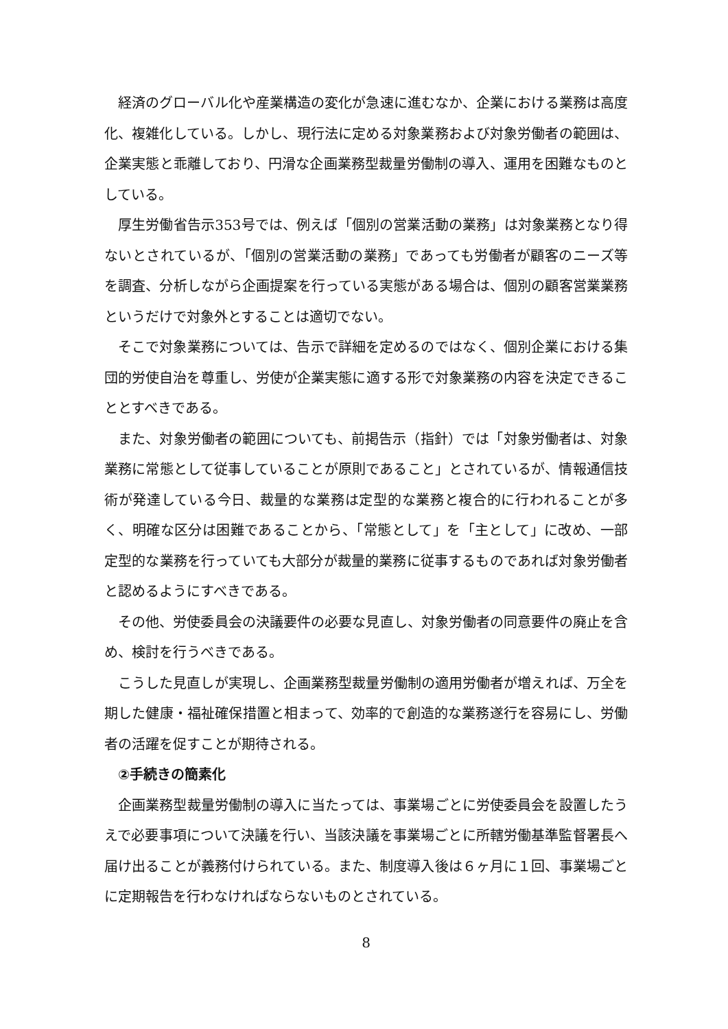経済のグローバル化や産業構造の変化が急速に進むなか、企業における業務は高度化、複雑化している。しかし、現行法に定める対象業務および対象労働者の範囲は、企業実態と乖離しており、円滑な企画業務型裁量労働制の導入、運用を困難なものとしている。
厚生労働省告示353号では、例えば「個別の営業活動の業務」は対象業務となり得ないとされているが、「個別の営業活動の業務」であっても労働者が顧客のニーズ等を調査、分析しながら企画提案を行っている実態がある場合は、個別の顧客営業業務というだけで対象外とすることは適切でない。
そこで対象業務については、告示で詳細を定めるのではなく、個別企業における集団的労使自治を尊重し、労使が企業実態に適する形で対象業務の内容を決定できることとすべきである。
また、対象労働者の範囲についても、前掲告示（指針）では「対象労働者は、対象業務に常態として従事していることが原則であること」とされているが、情報通信技術が発達している今日、裁量的な業務は定型的な業務と複合的に行われることが多く、明確な区分は困難であることから、「常態として」を「主として」に改め、一部定型的な業務を行っていても大部分が裁量的業務に従事するものであれば対象労働者と認めるようにすべきである。
その他、労使委員会の決議要件の必要な見直し、対象労働者の同意要件の廃止を含め、検討を行うべきである。
こうした見直しが実現し、企画業務型裁量労働制の適用労働者が増えれば、万全を期した健康・福祉確保措置と相まって、効率的で創造的な業務遂行を容易にし、労働者の活躍を促すことが期待される。
②手続きの簡素化
企画業務型裁量労働制の導入に当たっては、事業場ごとに労使委員会を設置したうえで必要事項について決議を行い、当該決議を事業場ごとに所轄労働基準監督署長へ届け出ることが義務付けられている。また、制度導入後は６ヶ月に１回、事業場ごとに定期報告を行わなければならないものとされている。
8